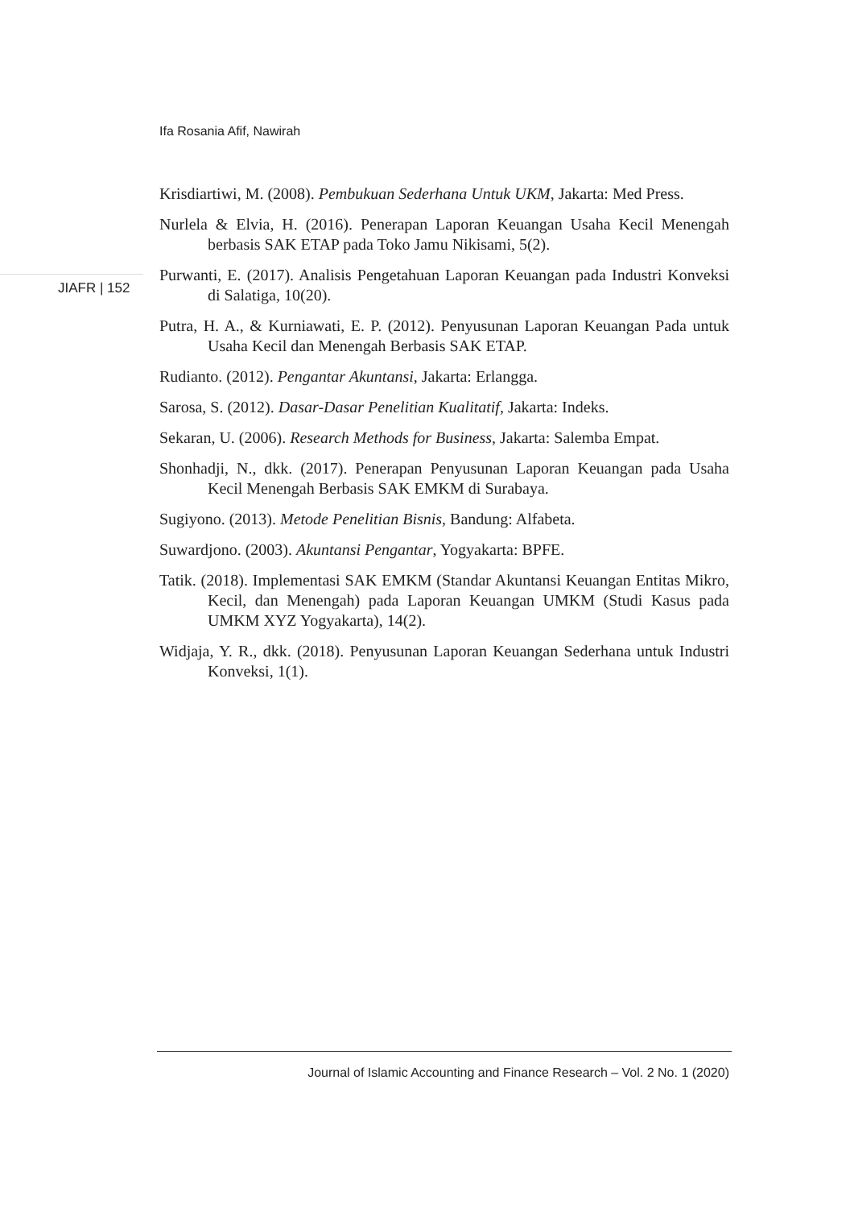Ifa Rosania Afif, Nawirah
JIAFR | 152
Krisdiartiwi, M. (2008). Pembukuan Sederhana Untuk UKM, Jakarta: Med Press.
Nurlela & Elvia, H. (2016). Penerapan Laporan Keuangan Usaha Kecil Menengah berbasis SAK ETAP pada Toko Jamu Nikisami, 5(2).
Purwanti, E. (2017). Analisis Pengetahuan Laporan Keuangan pada Industri Konveksi di Salatiga, 10(20).
Putra, H. A., & Kurniawati, E. P. (2012). Penyusunan Laporan Keuangan Pada untuk Usaha Kecil dan Menengah Berbasis SAK ETAP.
Rudianto. (2012). Pengantar Akuntansi, Jakarta: Erlangga.
Sarosa, S. (2012). Dasar-Dasar Penelitian Kualitatif, Jakarta: Indeks.
Sekaran, U. (2006). Research Methods for Business, Jakarta: Salemba Empat.
Shonhadji, N., dkk. (2017). Penerapan Penyusunan Laporan Keuangan pada Usaha Kecil Menengah Berbasis SAK EMKM di Surabaya.
Sugiyono. (2013). Metode Penelitian Bisnis, Bandung: Alfabeta.
Suwardjono. (2003). Akuntansi Pengantar, Yogyakarta: BPFE.
Tatik. (2018). Implementasi SAK EMKM (Standar Akuntansi Keuangan Entitas Mikro, Kecil, dan Menengah) pada Laporan Keuangan UMKM (Studi Kasus pada UMKM XYZ Yogyakarta), 14(2).
Widjaja, Y. R., dkk. (2018). Penyusunan Laporan Keuangan Sederhana untuk Industri Konveksi, 1(1).
Journal of Islamic Accounting and Finance Research – Vol. 2 No. 1 (2020)